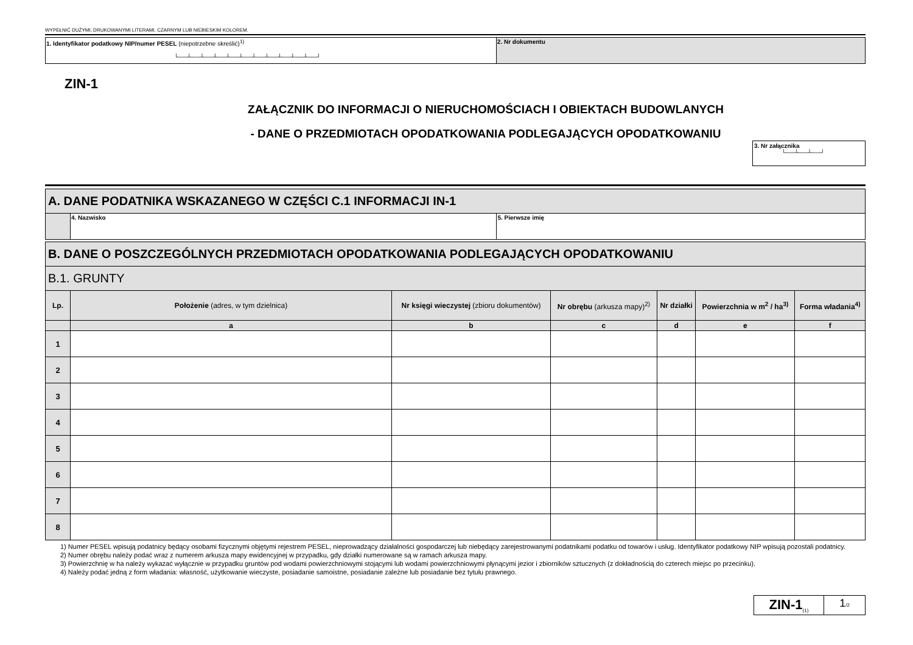WYPEŁNIĆ DUŻYMI, DRUKOWANYMI LITERAMI, CZARNYM LUB NIEBIESKIM KOLOREM.
| 1. Identyfikator podatkowy NIP/numer PESEL (niepotrzebne skreślić)<sup>1)</sup> └──┴──┴──┴──┴──┴──┴──┴──┴──┴──┴──┘ | 2. Nr dokumentu |
ZIN-1
ZAŁĄCZNIK DO INFORMACJI O NIERUCHOMOŚCIACH I OBIEKTACH BUDOWLANYCH
- DANE O PRZEDMIOTACH OPODATKOWANIA PODLEGAJĄCYCH OPODATKOWANIU
3. Nr załącznika
└──┴──┴──┘
| A. DANE PODATNIKA WSKAZANEGO W CZĘŚCI C.1 INFORMACJI IN-1 | | |
| | 4. Nazwisko | 5. Pierwsze imię |
| B. DANE O POSZCZEGÓLNYCH PRZEDMIOTACH OPODATKOWANIA PODLEGAJĄCYCH OPODATKOWANIU | | | | | | |
| B.1. GRUNTY | | | | | | |
| Lp. | Położenie (adres, w tym dzielnica) | Nr księgi wieczystej (zbioru dokumentów) | Nr obrębu (arkusza mapy)<sup>2)</sup> | Nr działki | Powierzchnia w m<sup>2</sup> / ha<sup>3)</sup> | Forma władania<sup>4)</sup> |
| | a | b | c | d | e | f |
| 1 | | | | | | |
| 2 | | | | | | |
| 3 | | | | | | |
| 4 | | | | | | |
| 5 | | | | | | |
| 6 | | | | | | |
| 7 | | | | | | |
| 8 | | | | | | |
1) Numer PESEL wpisują podatnicy będący osobami fizycznymi objętymi rejestrem PESEL, nieprowadzący działalności gospodarczej lub niebędący zarejestrowanymi podatnikami podatku od towarów i usług. Identyfikator podatkowy NIP wpisują pozostali podatnicy.
2) Numer obrębu należy podać wraz z numerem arkusza mapy ewidencyjnej w przypadku, gdy działki numerowane są w ramach arkusza mapy.
3) Powierzchnię w ha należy wykazać wyłącznie w przypadku gruntów pod wodami powierzchniowymi stojącymi lub wodami powierzchniowymi płynącymi jezior i zbiorników sztucznych (z dokładnością do czterech miejsc po przecinku).
4) Należy podać jedną z form władania: własność, użytkowanie wieczyste, posiadanie samoistne, posiadanie zależne lub posiadanie bez tytułu prawnego.
ZIN-1<sub>(1)</sub>
1/2